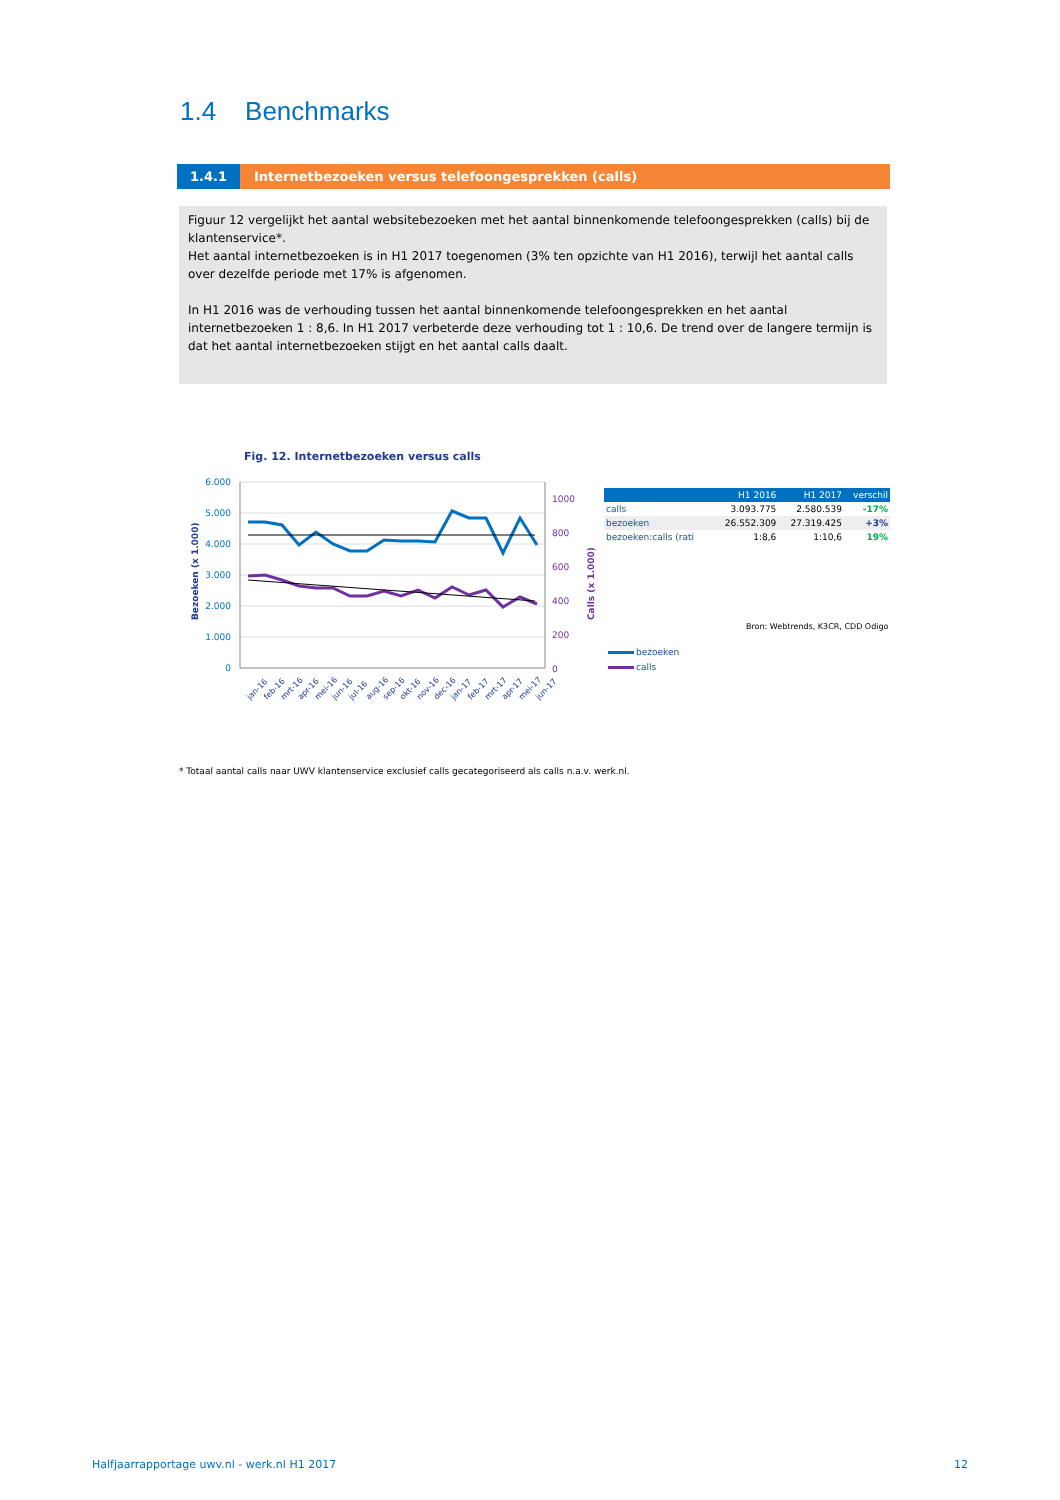1.4 Benchmarks
1.4.1 Internetbezoeken versus telefoongesprekken (calls)
Figuur 12 vergelijkt het aantal websitebezoeken met het aantal binnenkomende telefoongesprekken (calls) bij de klantenservice*.
Het aantal internetbezoeken is in H1 2017 toegenomen (3% ten opzichte van H1 2016), terwijl het aantal calls over dezelfde periode met 17% is afgenomen.
In H1 2016 was de verhouding tussen het aantal binnenkomende telefoongesprekken en het aantal internetbezoeken 1 : 8,6. In H1 2017 verbeterde deze verhouding tot 1 : 10,6. De trend over de langere termijn is dat het aantal internetbezoeken stijgt en het aantal calls daalt.
Fig. 12. Internetbezoeken versus calls
6.000
5.000
4.000
3.000
2.000
1.000
0
1000
800
600
400
200
0
Bezoeken (x 1.000)
Calls (x 1.000)
jan-16
feb-16
mrt-16
apr-16
mei-16
jun-16
jul-16
aug-16
sep-16
okt-16
nov-16
dec-16
jan-17
feb-17
mrt-17
apr-17
mei-17
jun-17
| | H1 2016 | H1 2017 | verschil |
| --- | --- | --- | --- |
| calls | 3.093.775 | 2.580.539 | -17% |
| bezoeken | 26.552.309 | 27.319.425 | +3% |
| bezoeken:calls (rati | 1:8,6 | 1:10,6 | 19% |
Bron: Webtrends, K3CR, CDD Odigo
bezoeken
calls
* Totaal aantal calls naar UWV klantenservice exclusief calls gecategoriseerd als calls n.a.v. werk.nl.
Halfjaarrapportage uwv.nl - werk.nl H1 2017
12